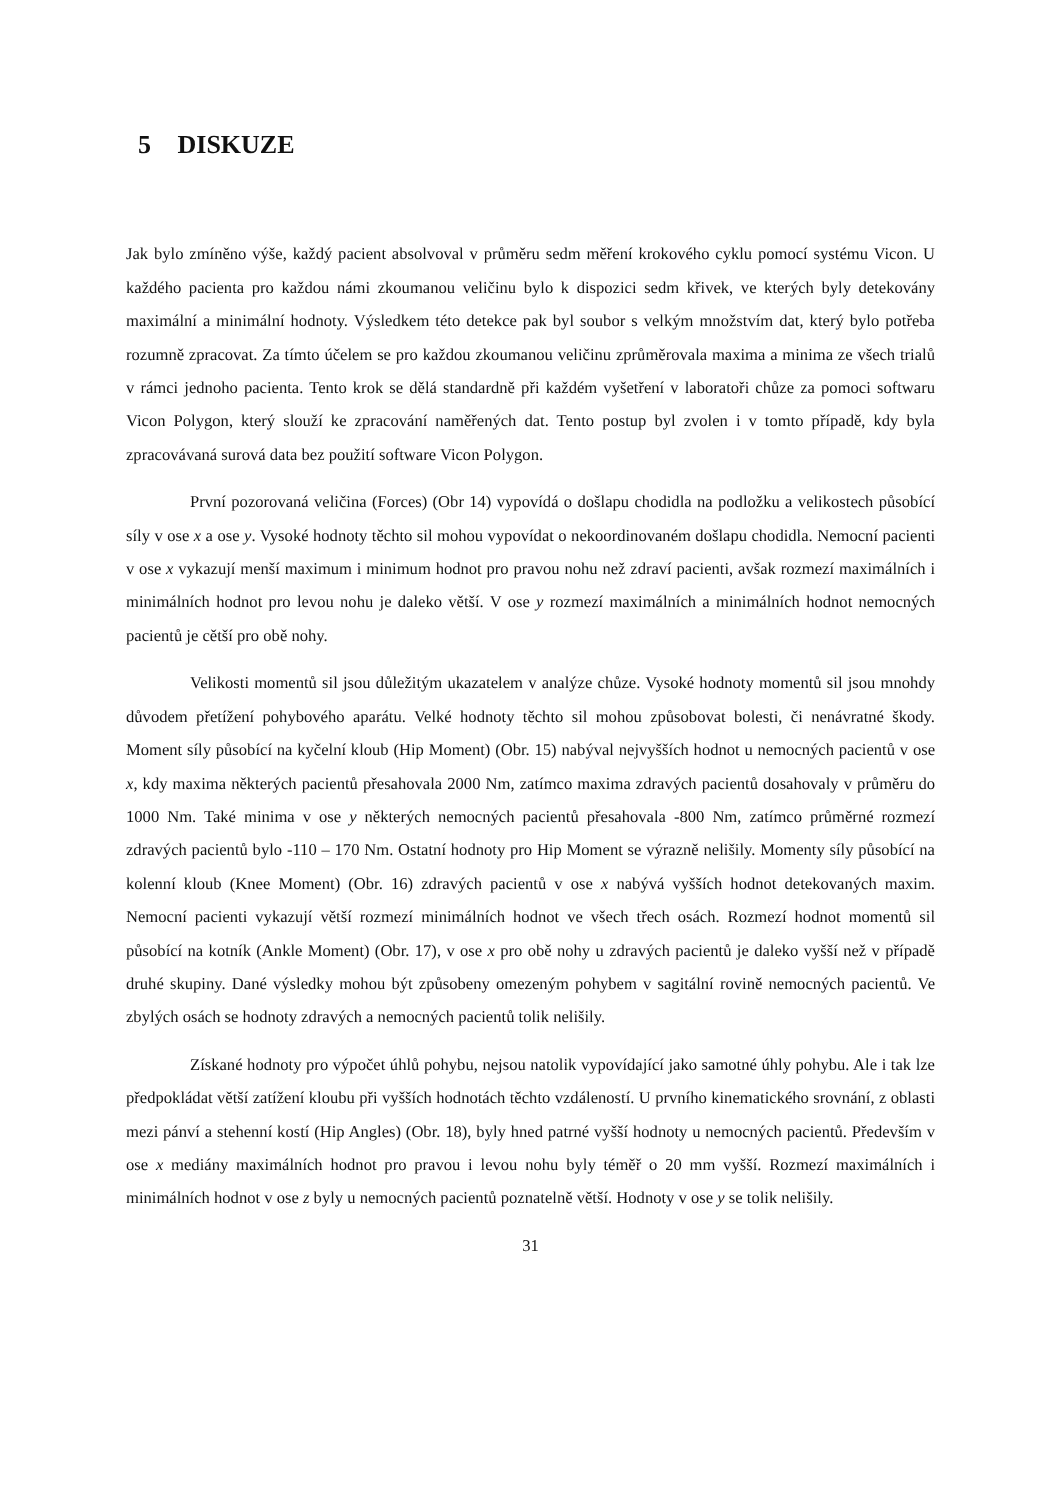5 DISKUZE
Jak bylo zmíněno výše, každý pacient absolvoval v průměru sedm měření krokového cyklu pomocí systému Vicon. U každého pacienta pro každou námi zkoumanou veličinu bylo k dispozici sedm křivek, ve kterých byly detekovány maximální a minimální hodnoty. Výsledkem této detekce pak byl soubor s velkým množstvím dat, který bylo potřeba rozumně zpracovat. Za tímto účelem se pro každou zkoumanou veličinu zprůměrovala maxima a minima ze všech trialů v rámci jednoho pacienta. Tento krok se dělá standardně při každém vyšetření v laboratoři chůze za pomoci softwaru Vicon Polygon, který slouží ke zpracování naměřených dat. Tento postup byl zvolen i v tomto případě, kdy byla zpracovávaná surová data bez použití software Vicon Polygon.
První pozorovaná veličina (Forces) (Obr 14) vypovídá o došlapu chodidla na podložku a velikostech působící síly v ose x a ose y. Vysoké hodnoty těchto sil mohou vypovídat o nekoordinovaném došlapu chodidla. Nemocní pacienti v ose x vykazují menší maximum i minimum hodnot pro pravou nohu než zdraví pacienti, avšak rozmezí maximálních i minimálních hodnot pro levou nohu je daleko větší. V ose y rozmezí maximálních a minimálních hodnot nemocných pacientů je cětší pro obě nohy.
Velikosti momentů sil jsou důležitým ukazatelem v analýze chůze. Vysoké hodnoty momentů sil jsou mnohdy důvodem přetížení pohybového aparátu. Velké hodnoty těchto sil mohou způsobovat bolesti, či nenávratné škody. Moment síly působící na kyčelní kloub (Hip Moment) (Obr. 15) nabýval nejvyšších hodnot u nemocných pacientů v ose x, kdy maxima některých pacientů přesahovala 2000 Nm, zatímco maxima zdravých pacientů dosahovaly v průměru do 1000 Nm. Také minima v ose y některých nemocných pacientů přesahovala -800 Nm, zatímco průměrné rozmezí zdravých pacientů bylo -110 – 170 Nm. Ostatní hodnoty pro Hip Moment se výrazně nelišily. Momenty síly působící na kolenní kloub (Knee Moment) (Obr. 16) zdravých pacientů v ose x nabývá vyšších hodnot detekovaných maxim. Nemocní pacienti vykazují větší rozmezí minimálních hodnot ve všech třech osách. Rozmezí hodnot momentů sil působící na kotník (Ankle Moment) (Obr. 17), v ose x pro obě nohy u zdravých pacientů je daleko vyšší než v případě druhé skupiny. Dané výsledky mohou být způsobeny omezeným pohybem v sagitální rovině nemocných pacientů. Ve zbylých osách se hodnoty zdravých a nemocných pacientů tolik nelišily.
Získané hodnoty pro výpočet úhlů pohybu, nejsou natolik vypovídající jako samotné úhly pohybu. Ale i tak lze předpokládat větší zatížení kloubu při vyšších hodnotách těchto vzdáleností. U prvního kinematického srovnání, z oblasti mezi pánví a stehenní kostí (Hip Angles) (Obr. 18), byly hned patrné vyšší hodnoty u nemocných pacientů. Především v ose x mediány maximálních hodnot pro pravou i levou nohu byly téměř o 20 mm vyšší. Rozmezí maximálních i minimálních hodnot v ose z byly u nemocných pacientů poznatelně větší. Hodnoty v ose y se tolik nelišily.
31